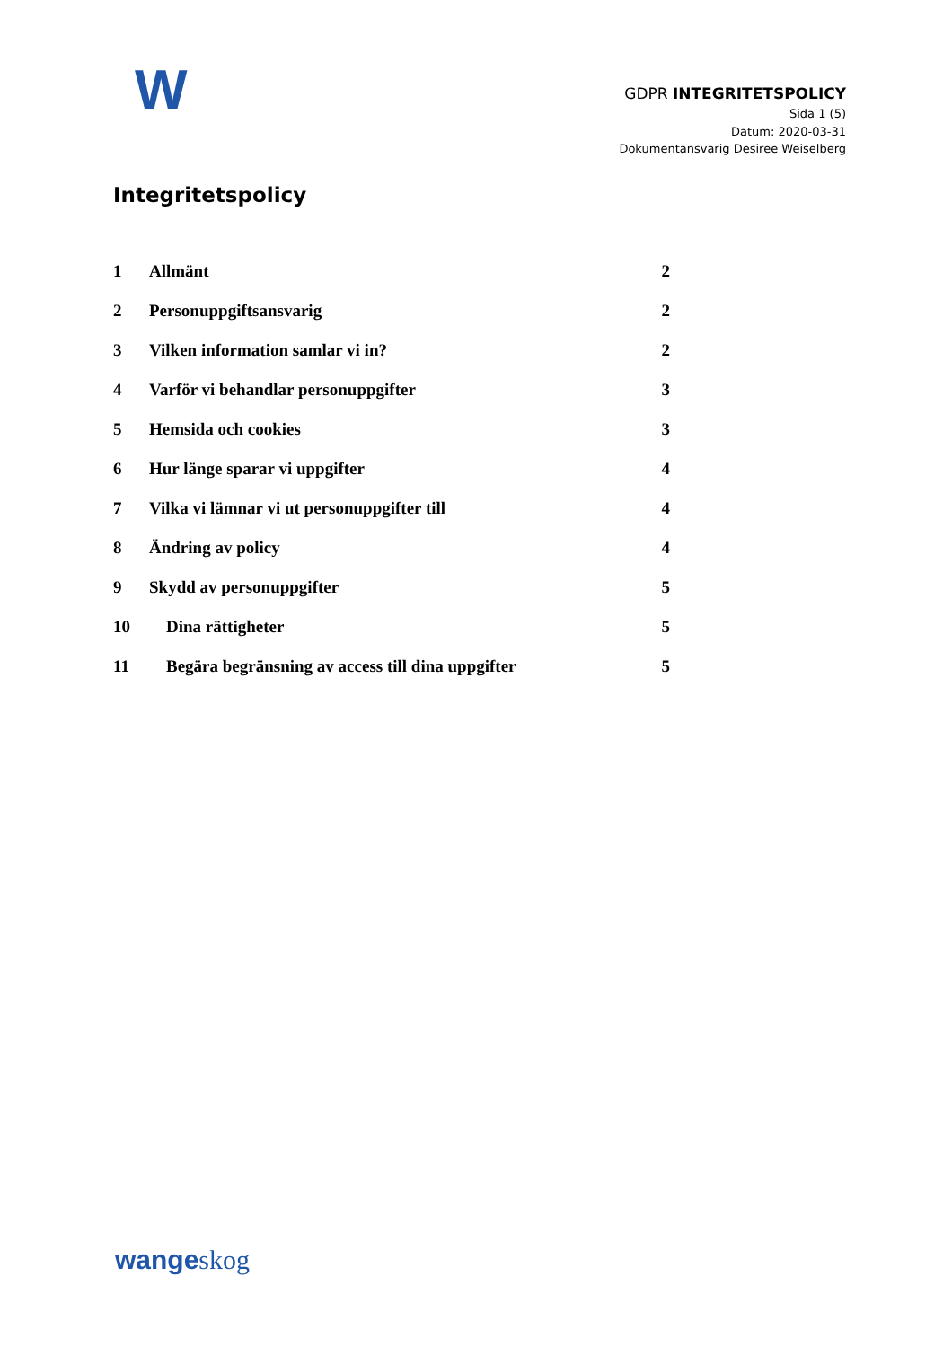W
GDPR INTEGRITETSPOLICY
Sida 1 (5)
Datum: 2020-03-31
Dokumentansvarig Desiree Weiselberg
Integritetspolicy
1 Allmänt 2
2 Personuppgiftsansvarig 2
3 Vilken information samlar vi in? 2
4 Varför vi behandlar personuppgifter 3
5 Hemsida och cookies 3
6 Hur länge sparar vi uppgifter 4
7 Vilka vi lämnar vi ut personuppgifter till 4
8 Ändring av policy 4
9 Skydd av personuppgifter 5
10 Dina rättigheter 5
11 Begära begränsning av access till dina uppgifter 5
wange skog